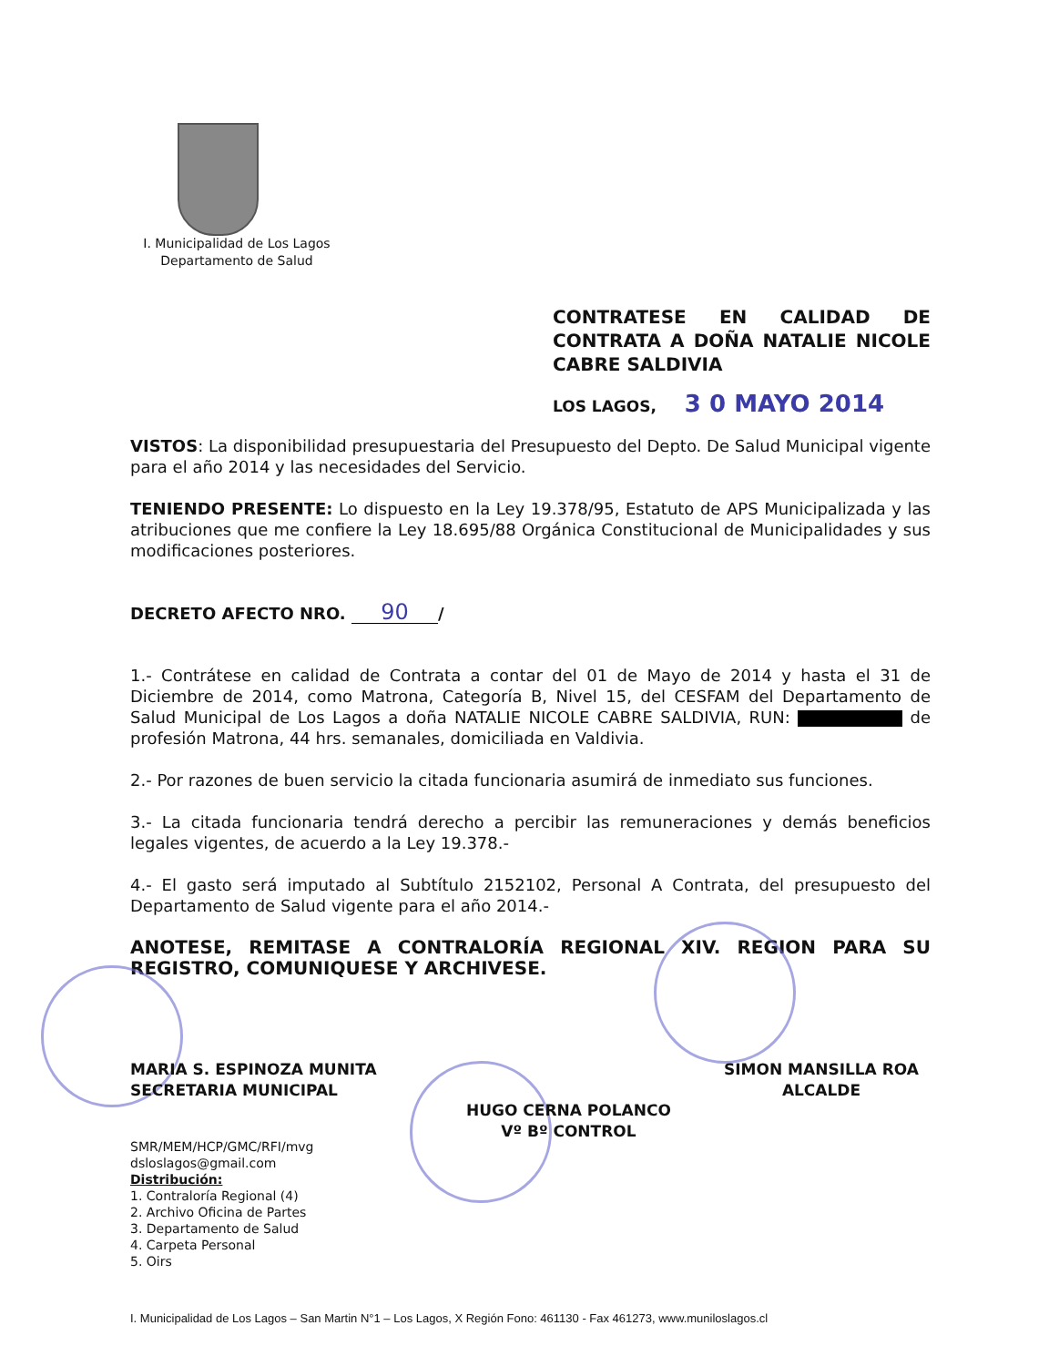I. Municipalidad de Los Lagos
Departamento de Salud
CONTRATESE EN CALIDAD DE CONTRATA A DOÑA NATALIE NICOLE CABRE SALDIVIA
LOS LAGOS, 3 0 MAYO 2014
VISTOS: La disponibilidad presupuestaria del Presupuesto del Depto. De Salud Municipal vigente para el año 2014 y las necesidades del Servicio.
TENIENDO PRESENTE: Lo dispuesto en la Ley 19.378/95, Estatuto de APS Municipalizada y las atribuciones que me confiere la Ley 18.695/88 Orgánica Constitucional de Municipalidades y sus modificaciones posteriores.
DECRETO AFECTO NRO. 90 /
1.- Contrátese en calidad de Contrata a contar del 01 de Mayo de 2014 y hasta el 31 de Diciembre de 2014, como Matrona, Categoría B, Nivel 15, del CESFAM del Departamento de Salud Municipal de Los Lagos a doña NATALIE NICOLE CABRE SALDIVIA, RUN: de profesión Matrona, 44 hrs. semanales, domiciliada en Valdivia.
2.- Por razones de buen servicio la citada funcionaria asumirá de inmediato sus funciones.
3.- La citada funcionaria tendrá derecho a percibir las remuneraciones y demás beneficios legales vigentes, de acuerdo a la Ley 19.378.-
4.- El gasto será imputado al Subtítulo 2152102, Personal A Contrata, del presupuesto del Departamento de Salud vigente para el año 2014.-
ANOTESE, REMITASE A CONTRALORÍA REGIONAL XIV. REGION PARA SU REGISTRO, COMUNIQUESE Y ARCHIVESE.
MARIA S. ESPINOZA MUNITA
SECRETARIA MUNICIPAL
SIMON MANSILLA ROA
ALCALDE
HUGO CERNA POLANCO
Vº Bº CONTROL
SMR/MEM/HCP/GMC/RFI/mvg
dsloslagos@gmail.com
Distribución:
1. Contraloría Regional (4)
2. Archivo Oficina de Partes
3. Departamento de Salud
4. Carpeta Personal
5. Oirs
I. Municipalidad de Los Lagos – San Martin N°1 – Los Lagos, X Región Fono: 461130 - Fax 461273, www.muniloslagos.cl